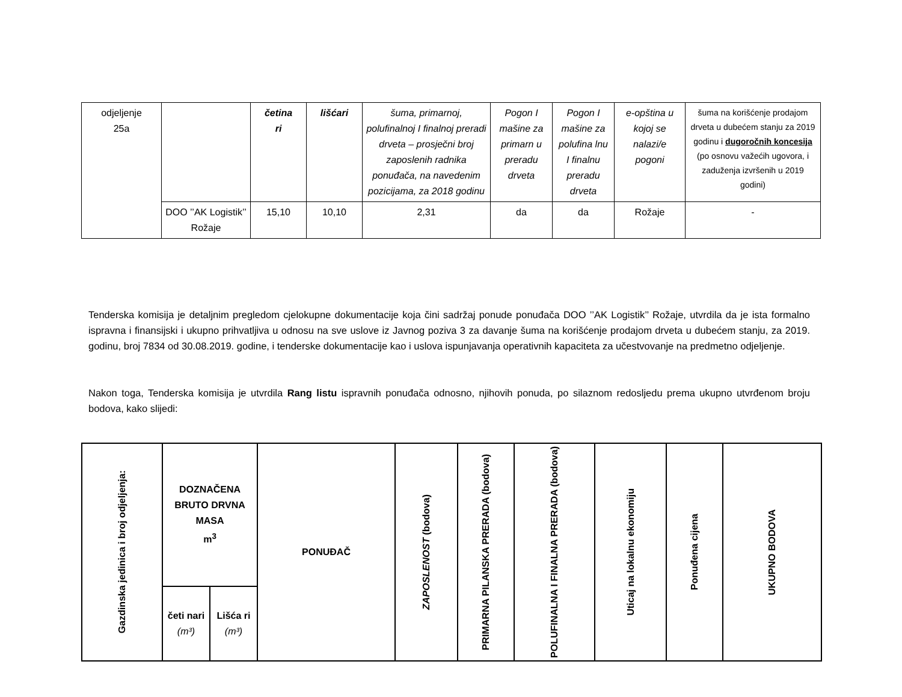| odjeljenje 25a | | četina ri | lišćari | šuma, primarnoj, polufinalnoj I finalnoj preradi drveta – prosječni broj zaposlenih radnika ponuđača, na navedenim pozicijama, za 2018 godinu | Pogon I mašine za primarn u preradu drveta | Pogon I mašine za polufina lnu I finalnu preradu drveta | e-opština u kojoj se nalazi/e pogoni | šuma na korišćenje prodajom drveta u dubećem stanju za 2019 godinu i dugoročnih koncesija (po osnovu važećih ugovora, i zaduženja izvršenih u 2019 godini) |
| | DOO ’’AK Logistik’’ Rožaje | 15,10 | 10,10 | 2,31 | da | da | Rožaje | - |
Tenderska komisija je detaljnim pregledom cjelokupne dokumentacije koja čini sadržaj ponude ponuđača DOO ’’AK Logistik’’ Rožaje, utvrdila da je ista formalno ispravna i finansijski i ukupno prihvatljiva u odnosu na sve uslove iz Javnog poziva 3 za davanje šuma na korišćenje prodajom drveta u dubećem stanju, za 2019. godinu, broj 7834 od 30.08.2019. godine, i tenderske dokumentacije kao i uslova ispunjavanja operativnih kapaciteta za učestvovanje na predmetno odjeljenje.
Nakon toga, Tenderska komisija je utvrdila Rang listu ispravnih ponuđača odnosno, njihovih ponuda, po silaznom redosljedu prema ukupno utvrđenom broju bodova, kako slijedi:
| Gazdinska jedinica i broj odjeljenja: | DOZNAČENA BRUTO DRVNA MASA m<sup>3</sup> | | PONUĐAČ | ZAPOSLENOST (bodova) | PRIMARNA PILANSKA PRERADA (bodova) | POLUFINALNA I FINALNA PRERADA (bodova) | Uticaj na lokalnu ekonomiju | Ponuđena cijena | UKUPNO BODOVA |
| --- | --- | --- | --- | --- | --- | --- | --- | --- | --- |
| | četi nari (m³) | Lišća ri (m³) | | | | | | | |